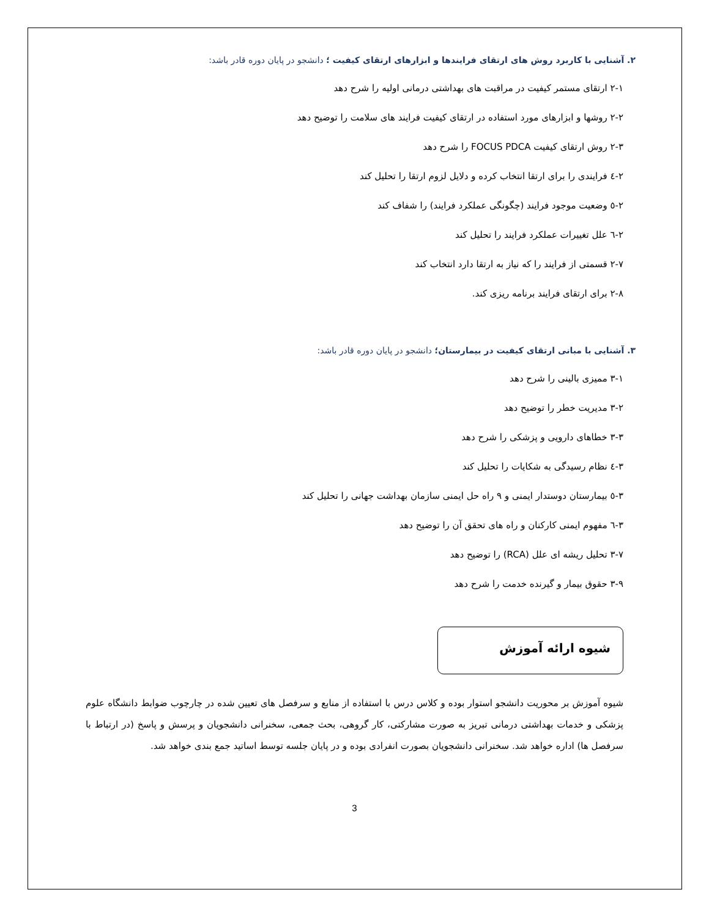۲. آشنایی با کاربرد روش های ارتقای فرایندها و ابزارهای ارتقای کیفیت ؛ دانشجو در پایان دوره قادر باشد:
۲-۱ ارتقای مستمر کیفیت در مراقبت های بهداشتی درمانی اولیه را شرح دهد
۲-۲ روشها و ابزارهای مورد استفاده در ارتقای کیفیت فرایند های سلامت را توضیح دهد
۲-۳ روش ارتقای کیفیت FOCUS PDCA را شرح دهد
۲-٤ فرایندی را برای ارتقا انتخاب کرده و دلایل لزوم ارتقا را تحلیل کند
۲-٥ وضعیت موجود فرایند (چگونگی عملکرد فرایند) را شفاف کند
۲-٦ علل تغییرات عملکرد فرایند را تحلیل کند
۲-۷ قسمتی از فرایند را که نیاز به ارتقا دارد انتخاب کند
۲-۸ برای ارتقای فرایند برنامه ریزی کند.
۳. آشنایی با مبانی ارتقای کیفیت در بیمارستان؛ دانشجو در پایان دوره قادر باشد:
۳-۱ ممیزی بالینی را شرح دهد
۳-۲ مدیریت خطر را توضیح دهد
۳-۳ خطاهای دارویی و پزشکی را شرح دهد
۳-٤ نظام رسیدگی به شکایات را تحلیل کند
۳-٥ بیمارستان دوستدار ایمنی و ۹ راه حل ایمنی سازمان بهداشت جهانی را تحلیل کند
۳-٦ مفهوم ایمنی کارکنان و راه های تحقق آن را توضیح دهد
۳-۷ تحلیل ریشه ای علل (RCA) را توضیح دهد
۳-۹ حقوق بیمار و گیرنده خدمت را شرح دهد
شیوه ارائه آموزش
شیوه آموزش بر محوریت دانشجو استوار بوده و کلاس درس با استفاده از منابع و سرفصل های تعیین شده در چارچوب ضوابط دانشگاه علوم پزشکی و خدمات بهداشتی درمانی تبریز به صورت مشارکتی، کار گروهی، بحث جمعی، سخنرانی دانشجویان و پرسش و پاسخ (در ارتباط با سرفصل ها) اداره خواهد شد. سخنرانی دانشجویان بصورت انفرادی بوده و در پایان جلسه توسط اساتید جمع بندی خواهد شد.
3